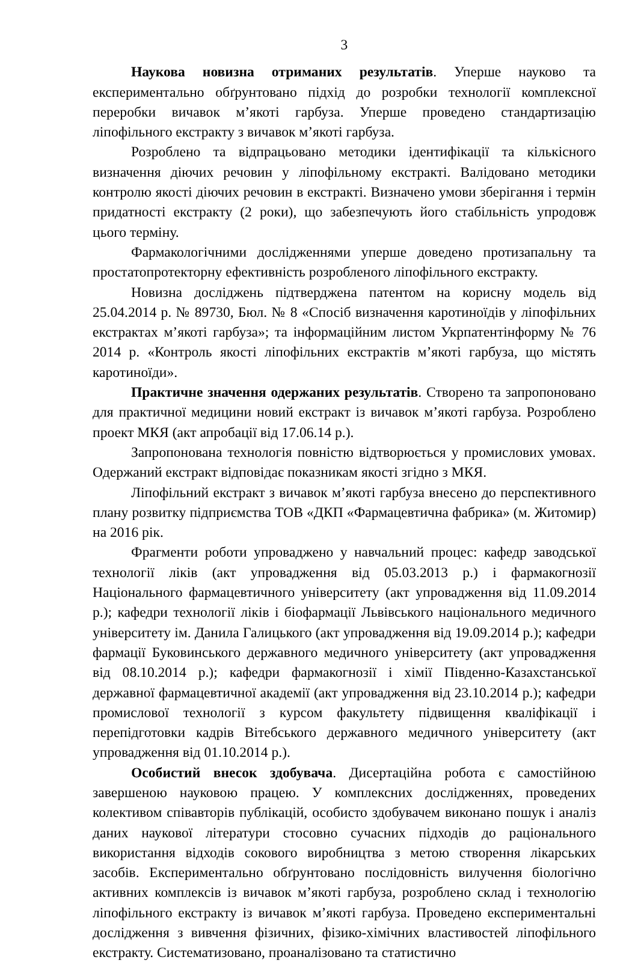3
Наукова новизна отриманих результатів. Уперше науково та експериментально обґрунтовано підхід до розробки технології комплексної переробки вичавок м’якоті гарбуза. Уперше проведено стандартизацію ліпофільного екстракту з вичавок м’якоті гарбуза.
Розроблено та відпрацьовано методики ідентифікації та кількісного визначення діючих речовин у ліпофільному екстракті. Валідовано методики контролю якості діючих речовин в екстракті. Визначено умови зберігання і термін придатності екстракту (2 роки), що забезпечують його стабільність упродовж цього терміну.
Фармакологічними дослідженнями уперше доведено протизапальну та простатопротекторну ефективність розробленого ліпофільного екстракту.
Новизна досліджень підтверджена патентом на корисну модель від 25.04.2014 р. № 89730, Бюл. № 8 «Спосіб визначення каротиноїдів у ліпофільних екстрактах м’якоті гарбуза»; та інформаційним листом Укрпатентінформу № 76 2014 р. «Контроль якості ліпофільних екстрактів м’якоті гарбуза, що містять каротиноїди».
Практичне значення одержаних результатів. Створено та запропоновано для практичної медицини новий екстракт із вичавок м’якоті гарбуза. Розроблено проект МКЯ (акт апробації від 17.06.14 р.).
Запропонована технологія повністю відтворюється у промислових умовах. Одержаний екстракт відповідає показникам якості згідно з МКЯ.
Ліпофільний екстракт з вичавок м’якоті гарбуза внесено до перспективного плану розвитку підприємства ТОВ «ДКП «Фармацевтична фабрика» (м. Житомир) на 2016 рік.
Фрагменти роботи упроваджено у навчальний процес: кафедр заводської технології ліків (акт упровадження від 05.03.2013 р.) і фармакогнозії Національного фармацевтичного університету (акт упровадження від 11.09.2014 р.); кафедри технології ліків і біофармації Львівського національного медичного університету ім. Данила Галицького (акт упровадження від 19.09.2014 р.); кафедри фармації Буковинського державного медичного університету (акт упровадження від 08.10.2014 р.); кафедри фармакогнозії і хімії Південно-Казахстанської державної фармацевтичної академії (акт упровадження від 23.10.2014 р.); кафедри промислової технології з курсом факультету підвищення кваліфікації і перепідготовки кадрів Вітебського державного медичного університету (акт упровадження від 01.10.2014 р.).
Особистий внесок здобувача. Дисертаційна робота є самостійною завершеною науковою працею. У комплексних дослідженнях, проведених колективом співавторів публікацій, особисто здобувачем виконано пошук і аналіз даних наукової літератури стосовно сучасних підходів до раціонального використання відходів сокового виробництва з метою створення лікарських засобів. Експериментально обґрунтовано послідовність вилучення біологічно активних комплексів із вичавок м’якоті гарбуза, розроблено склад і технологію ліпофільного екстракту із вичавок м’якоті гарбуза. Проведено експериментальні дослідження з вивчення фізичних, фізико-хімічних властивостей ліпофільного екстракту. Систематизовано, проаналізовано та статистично